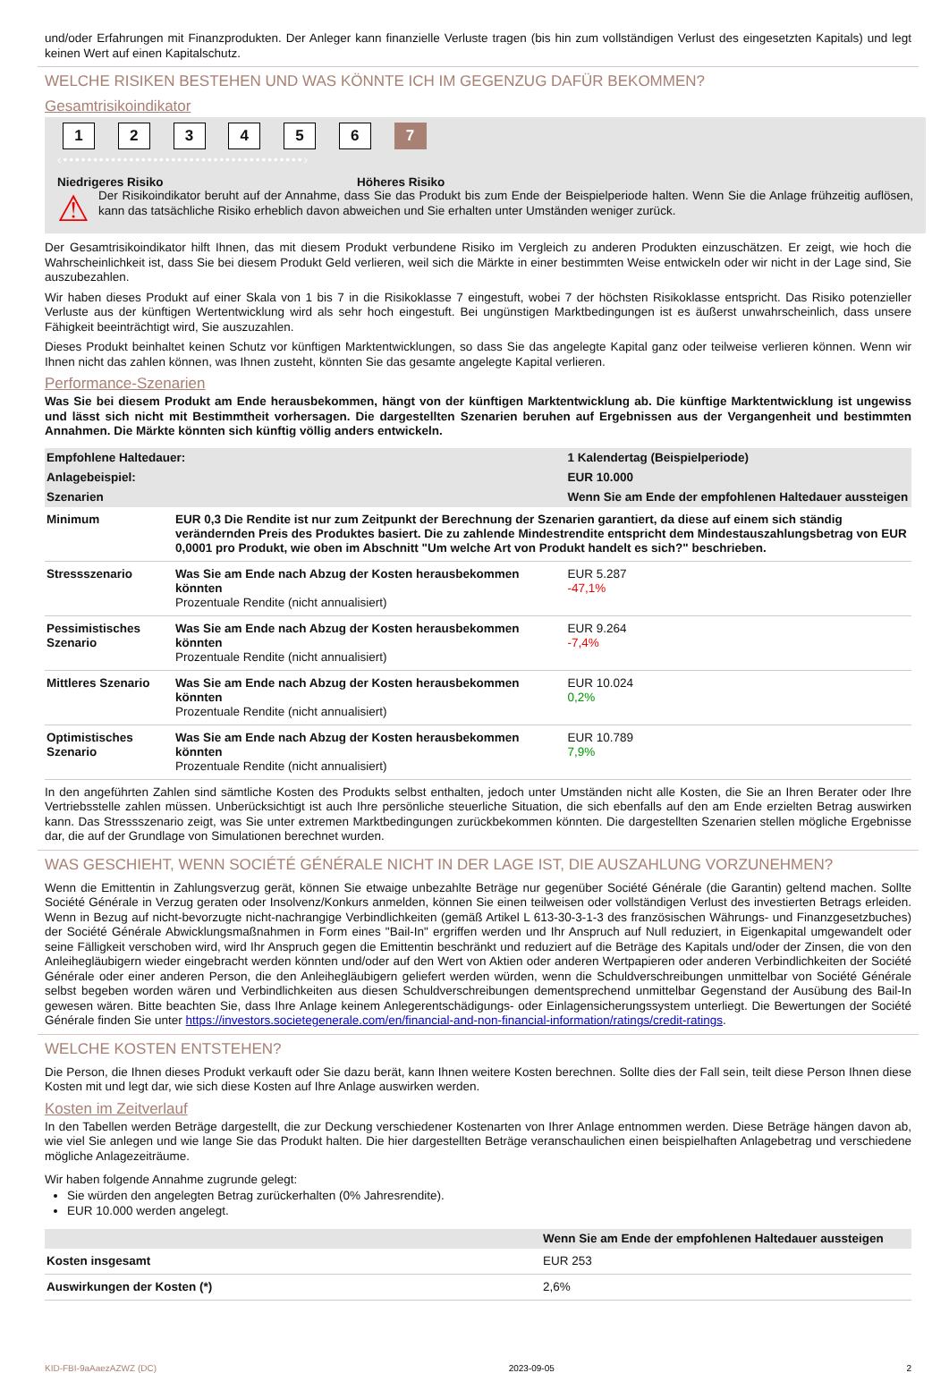und/oder Erfahrungen mit Finanzprodukten. Der Anleger kann finanzielle Verluste tragen (bis hin zum vollständigen Verlust des eingesetzten Kapitals) und legt keinen Wert auf einen Kapitalschutz.
WELCHE RISIKEN BESTEHEN UND WAS KÖNNTE ICH IM GEGENZUG DAFÜR BEKOMMEN?
Gesamtrisikoindikator
1 2 3 4 5 6 7
‹••••••••••••••••••••••••••••••••••••••••›
Niedrigeres Risiko Höheres Risiko
⚠
Der Risikoindikator beruht auf der Annahme, dass Sie das Produkt bis zum Ende der Beispielperiode halten. Wenn Sie die Anlage frühzeitig auflösen, kann das tatsächliche Risiko erheblich davon abweichen und Sie erhalten unter Umständen weniger zurück.
Der Gesamtrisikoindikator hilft Ihnen, das mit diesem Produkt verbundene Risiko im Vergleich zu anderen Produkten einzuschätzen. Er zeigt, wie hoch die Wahrscheinlichkeit ist, dass Sie bei diesem Produkt Geld verlieren, weil sich die Märkte in einer bestimmten Weise entwickeln oder wir nicht in der Lage sind, Sie auszubezahlen.
Wir haben dieses Produkt auf einer Skala von 1 bis 7 in die Risikoklasse 7 eingestuft, wobei 7 der höchsten Risikoklasse entspricht. Das Risiko potenzieller Verluste aus der künftigen Wertentwicklung wird als sehr hoch eingestuft. Bei ungünstigen Marktbedingungen ist es äußerst unwahrscheinlich, dass unsere Fähigkeit beeinträchtigt wird, Sie auszuzahlen.
Dieses Produkt beinhaltet keinen Schutz vor künftigen Marktentwicklungen, so dass Sie das angelegte Kapital ganz oder teilweise verlieren können. Wenn wir Ihnen nicht das zahlen können, was Ihnen zusteht, könnten Sie das gesamte angelegte Kapital verlieren.
Performance-Szenarien
Was Sie bei diesem Produkt am Ende herausbekommen, hängt von der künftigen Marktentwicklung ab. Die künftige Marktentwicklung ist ungewiss und lässt sich nicht mit Bestimmtheit vorhersagen. Die dargestellten Szenarien beruhen auf Ergebnissen aus der Vergangenheit und bestimmten Annahmen. Die Märkte könnten sich künftig völlig anders entwickeln.
| Empfohlene Haltedauer: | | 1 Kalendertag (Beispielperiode) |
| --- | --- | --- |
| Anlagebeispiel: | | EUR 10.000 |
| Szenarien | | Wenn Sie am Ende der empfohlenen Haltedauer aussteigen |
| Minimum | EUR 0,3 Die Rendite ist nur zum Zeitpunkt der Berechnung der Szenarien garantiert, da diese auf einem sich ständig verändernden Preis des Produktes basiert. Die zu zahlende Mindestrendite entspricht dem Mindestauszahlungsbetrag von EUR 0,0001 pro Produkt, wie oben im Abschnitt "Um welche Art von Produkt handelt es sich?" beschrieben. | |
| Stressszenario | Was Sie am Ende nach Abzug der Kosten herausbekommen könnten Prozentuale Rendite (nicht annualisiert) | EUR 5.287 -47,1% |
| Pessimistisches Szenario | Was Sie am Ende nach Abzug der Kosten herausbekommen könnten Prozentuale Rendite (nicht annualisiert) | EUR 9.264 -7,4% |
| Mittleres Szenario | Was Sie am Ende nach Abzug der Kosten herausbekommen könnten Prozentuale Rendite (nicht annualisiert) | EUR 10.024 0,2% |
| Optimistisches Szenario | Was Sie am Ende nach Abzug der Kosten herausbekommen könnten Prozentuale Rendite (nicht annualisiert) | EUR 10.789 7,9% |
In den angeführten Zahlen sind sämtliche Kosten des Produkts selbst enthalten, jedoch unter Umständen nicht alle Kosten, die Sie an Ihren Berater oder Ihre Vertriebsstelle zahlen müssen. Unberücksichtigt ist auch Ihre persönliche steuerliche Situation, die sich ebenfalls auf den am Ende erzielten Betrag auswirken kann. Das Stressszenario zeigt, was Sie unter extremen Marktbedingungen zurückbekommen könnten. Die dargestellten Szenarien stellen mögliche Ergebnisse dar, die auf der Grundlage von Simulationen berechnet wurden.
WAS GESCHIEHT, WENN SOCIÉTÉ GÉNÉRALE NICHT IN DER LAGE IST, DIE AUSZAHLUNG VORZUNEHMEN?
Wenn die Emittentin in Zahlungsverzug gerät, können Sie etwaige unbezahlte Beträge nur gegenüber Société Générale (die Garantin) geltend machen. Sollte Société Générale in Verzug geraten oder Insolvenz/Konkurs anmelden, können Sie einen teilweisen oder vollständigen Verlust des investierten Betrags erleiden. Wenn in Bezug auf nicht-bevorzugte nicht-nachrangige Verbindlichkeiten (gemäß Artikel L 613-30-3-1-3 des französischen Währungs- und Finanzgesetzbuches) der Société Générale Abwicklungsmaßnahmen in Form eines "Bail-In" ergriffen werden und Ihr Anspruch auf Null reduziert, in Eigenkapital umgewandelt oder seine Fälligkeit verschoben wird, wird Ihr Anspruch gegen die Emittentin beschränkt und reduziert auf die Beträge des Kapitals und/oder der Zinsen, die von den Anleihegläubigern wieder eingebracht werden könnten und/oder auf den Wert von Aktien oder anderen Wertpapieren oder anderen Verbindlichkeiten der Société Générale oder einer anderen Person, die den Anleihegläubigern geliefert werden würden, wenn die Schuldverschreibungen unmittelbar von Société Générale selbst begeben worden wären und Verbindlichkeiten aus diesen Schuldverschreibungen dementsprechend unmittelbar Gegenstand der Ausübung des Bail-In gewesen wären. Bitte beachten Sie, dass Ihre Anlage keinem Anlegerentschädigungs- oder Einlagensicherungssystem unterliegt. Die Bewertungen der Société Générale finden Sie unter https://investors.societegenerale.com/en/financial-and-non-financial-information/ratings/credit-ratings.
WELCHE KOSTEN ENTSTEHEN?
Die Person, die Ihnen dieses Produkt verkauft oder Sie dazu berät, kann Ihnen weitere Kosten berechnen. Sollte dies der Fall sein, teilt diese Person Ihnen diese Kosten mit und legt dar, wie sich diese Kosten auf Ihre Anlage auswirken werden.
Kosten im Zeitverlauf
In den Tabellen werden Beträge dargestellt, die zur Deckung verschiedener Kostenarten von Ihrer Anlage entnommen werden. Diese Beträge hängen davon ab, wie viel Sie anlegen und wie lange Sie das Produkt halten. Die hier dargestellten Beträge veranschaulichen einen beispielhaften Anlagebetrag und verschiedene mögliche Anlagezeiträume.
Wir haben folgende Annahme zugrunde gelegt:
Sie würden den angelegten Betrag zurückerhalten (0% Jahresrendite).
EUR 10.000 werden angelegt.
| | Wenn Sie am Ende der empfohlenen Haltedauer aussteigen |
| --- | --- |
| Kosten insgesamt | EUR 253 |
| Auswirkungen der Kosten (*) | 2,6% |
KID-FBI-9aAaezAZWZ (DC) 2023-09-05 2